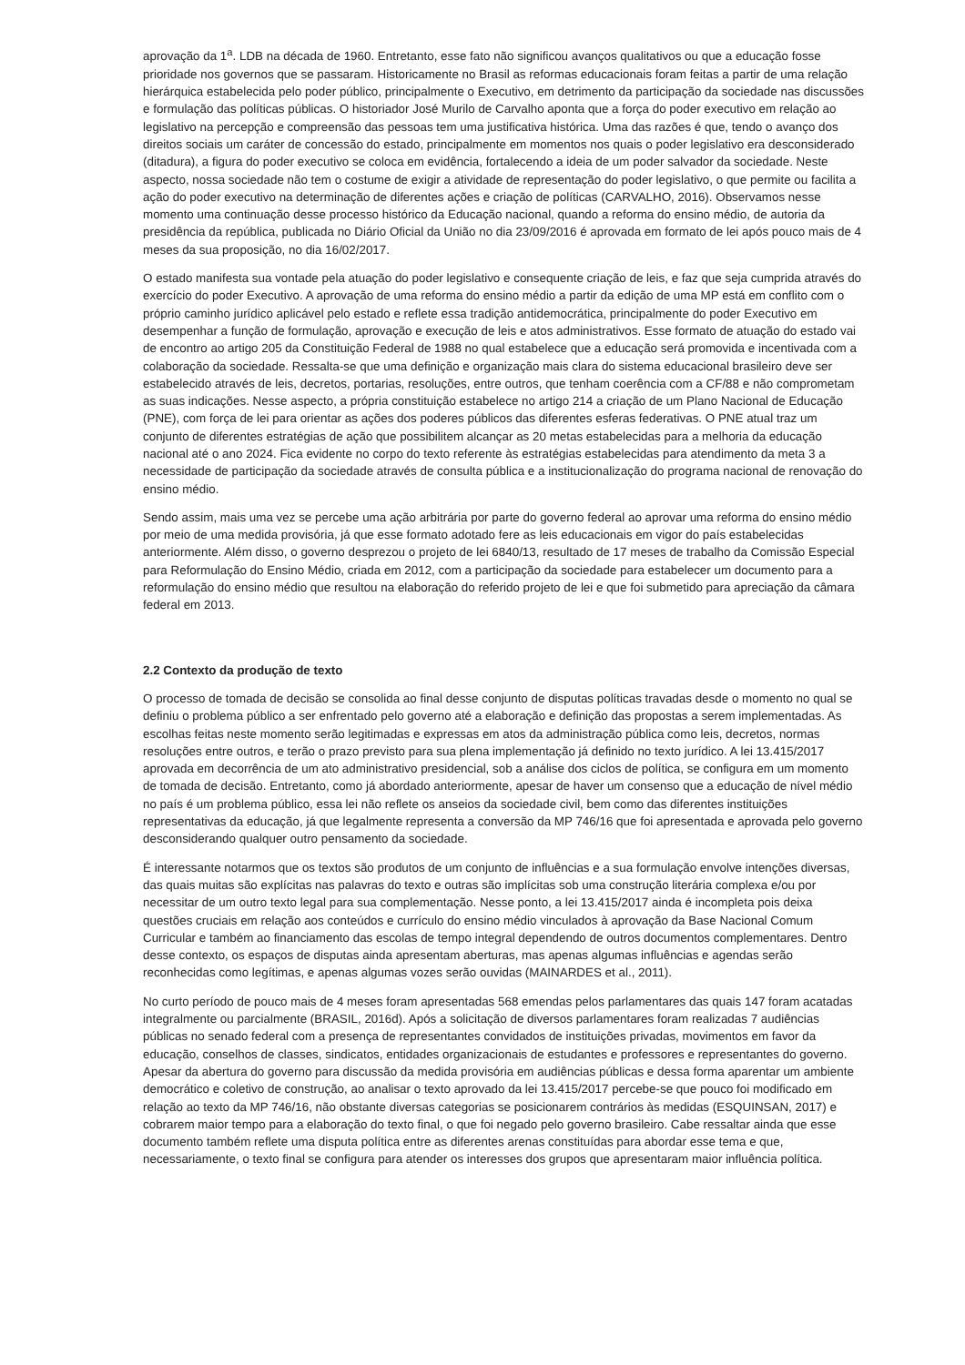aprovação da 1<sup>a</sup>. LDB na década de 1960. Entretanto, esse fato não significou avanços qualitativos ou que a educação fosse prioridade nos governos que se passaram. Historicamente no Brasil as reformas educacionais foram feitas a partir de uma relação hierárquica estabelecida pelo poder público, principalmente o Executivo, em detrimento da participação da sociedade nas discussões e formulação das políticas públicas. O historiador José Murilo de Carvalho aponta que a força do poder executivo em relação ao legislativo na percepção e compreensão das pessoas tem uma justificativa histórica. Uma das razões é que, tendo o avanço dos direitos sociais um caráter de concessão do estado, principalmente em momentos nos quais o poder legislativo era desconsiderado (ditadura), a figura do poder executivo se coloca em evidência, fortalecendo a ideia de um poder salvador da sociedade. Neste aspecto, nossa sociedade não tem o costume de exigir a atividade de representação do poder legislativo, o que permite ou facilita a ação do poder executivo na determinação de diferentes ações e criação de políticas (CARVALHO, 2016). Observamos nesse momento uma continuação desse processo histórico da Educação nacional, quando a reforma do ensino médio, de autoria da presidência da república, publicada no Diário Oficial da União no dia 23/09/2016 é aprovada em formato de lei após pouco mais de 4 meses da sua proposição, no dia 16/02/2017.
O estado manifesta sua vontade pela atuação do poder legislativo e consequente criação de leis, e faz que seja cumprida através do exercício do poder Executivo. A aprovação de uma reforma do ensino médio a partir da edição de uma MP está em conflito com o próprio caminho jurídico aplicável pelo estado e reflete essa tradição antidemocrática, principalmente do poder Executivo em desempenhar a função de formulação, aprovação e execução de leis e atos administrativos. Esse formato de atuação do estado vai de encontro ao artigo 205 da Constituição Federal de 1988 no qual estabelece que a educação será promovida e incentivada com a colaboração da sociedade. Ressalta-se que uma definição e organização mais clara do sistema educacional brasileiro deve ser estabelecido através de leis, decretos, portarias, resoluções, entre outros, que tenham coerência com a CF/88 e não comprometam as suas indicações. Nesse aspecto, a própria constituição estabelece no artigo 214 a criação de um Plano Nacional de Educação (PNE), com força de lei para orientar as ações dos poderes públicos das diferentes esferas federativas. O PNE atual traz um conjunto de diferentes estratégias de ação que possibilitem alcançar as 20 metas estabelecidas para a melhoria da educação nacional até o ano 2024. Fica evidente no corpo do texto referente às estratégias estabelecidas para atendimento da meta 3 a necessidade de participação da sociedade através de consulta pública e a institucionalização do programa nacional de renovação do ensino médio.
Sendo assim, mais uma vez se percebe uma ação arbitrária por parte do governo federal ao aprovar uma reforma do ensino médio por meio de uma medida provisória, já que esse formato adotado fere as leis educacionais em vigor do país estabelecidas anteriormente. Além disso, o governo desprezou o projeto de lei 6840/13, resultado de 17 meses de trabalho da Comissão Especial para Reformulação do Ensino Médio, criada em 2012, com a participação da sociedade para estabelecer um documento para a reformulação do ensino médio que resultou na elaboração do referido projeto de lei e que foi submetido para apreciação da câmara federal em 2013.
2.2 Contexto da produção de texto
O processo de tomada de decisão se consolida ao final desse conjunto de disputas políticas travadas desde o momento no qual se definiu o problema público a ser enfrentado pelo governo até a elaboração e definição das propostas a serem implementadas. As escolhas feitas neste momento serão legitimadas e expressas em atos da administração pública como leis, decretos, normas resoluções entre outros, e terão o prazo previsto para sua plena implementação já definido no texto jurídico. A lei 13.415/2017 aprovada em decorrência de um ato administrativo presidencial, sob a análise dos ciclos de política, se configura em um momento de tomada de decisão. Entretanto, como já abordado anteriormente, apesar de haver um consenso que a educação de nível médio no país é um problema público, essa lei não reflete os anseios da sociedade civil, bem como das diferentes instituições representativas da educação, já que legalmente representa a conversão da MP 746/16 que foi apresentada e aprovada pelo governo desconsiderando qualquer outro pensamento da sociedade.
É interessante notarmos que os textos são produtos de um conjunto de influências e a sua formulação envolve intenções diversas, das quais muitas são explícitas nas palavras do texto e outras são implícitas sob uma construção literária complexa e/ou por necessitar de um outro texto legal para sua complementação. Nesse ponto, a lei 13.415/2017 ainda é incompleta pois deixa questões cruciais em relação aos conteúdos e currículo do ensino médio vinculados à aprovação da Base Nacional Comum Curricular e também ao financiamento das escolas de tempo integral dependendo de outros documentos complementares. Dentro desse contexto, os espaços de disputas ainda apresentam aberturas, mas apenas algumas influências e agendas serão reconhecidas como legítimas, e apenas algumas vozes serão ouvidas (MAINARDES et al., 2011).
No curto período de pouco mais de 4 meses foram apresentadas 568 emendas pelos parlamentares das quais 147 foram acatadas integralmente ou parcialmente (BRASIL, 2016d). Após a solicitação de diversos parlamentares foram realizadas 7 audiências públicas no senado federal com a presença de representantes convidados de instituições privadas, movimentos em favor da educação, conselhos de classes, sindicatos, entidades organizacionais de estudantes e professores e representantes do governo. Apesar da abertura do governo para discussão da medida provisória em audiências públicas e dessa forma aparentar um ambiente democrático e coletivo de construção, ao analisar o texto aprovado da lei 13.415/2017 percebe-se que pouco foi modificado em relação ao texto da MP 746/16, não obstante diversas categorias se posicionarem contrários às medidas (ESQUINSAN, 2017) e cobrarem maior tempo para a elaboração do texto final, o que foi negado pelo governo brasileiro. Cabe ressaltar ainda que esse documento também reflete uma disputa política entre as diferentes arenas constituídas para abordar esse tema e que, necessariamente, o texto final se configura para atender os interesses dos grupos que apresentaram maior influência política.